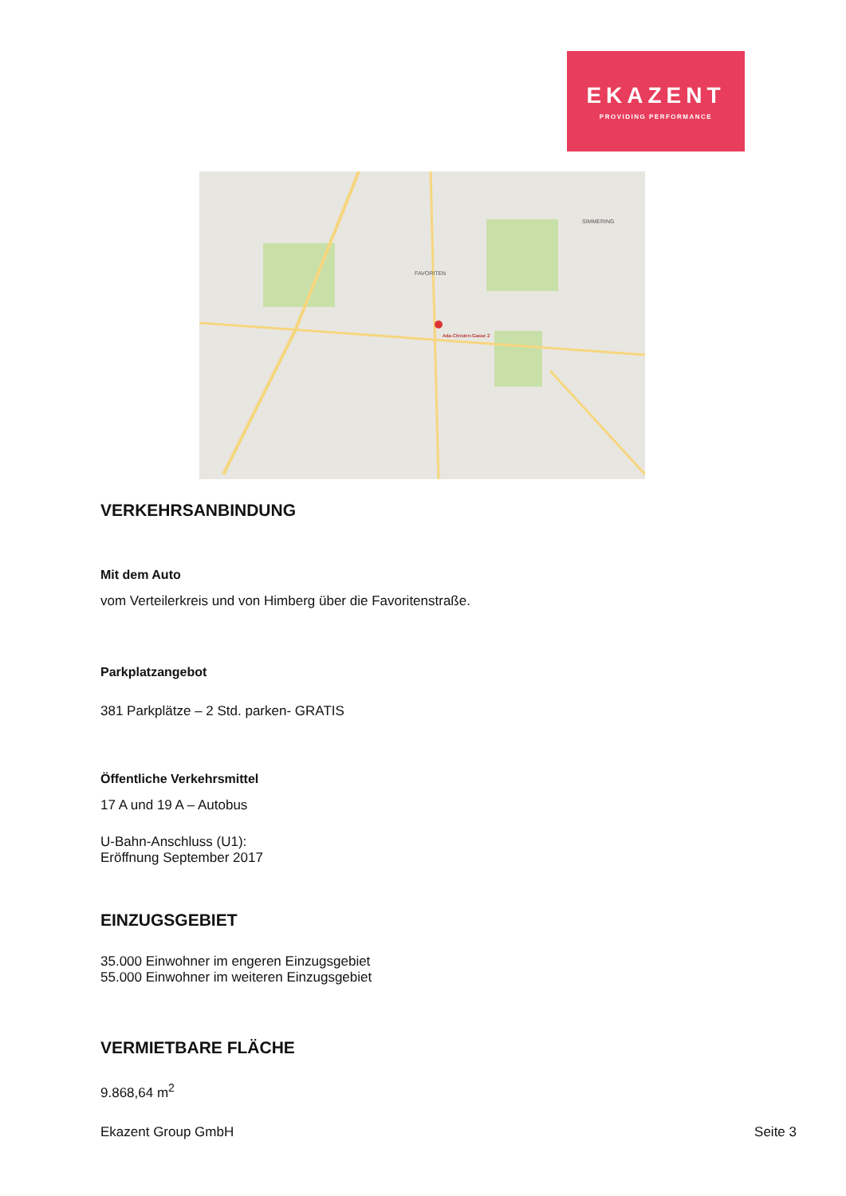EKAZENT
PROVIDING PERFORMANCE
Ada-Christen-Gasse 2
FAVORITEN
SIMMERING
VERKEHRSANBINDUNG
Mit dem Auto
vom Verteilerkreis und von Himberg über die Favoritenstraße.
Parkplatzangebot
381 Parkplätze – 2 Std. parken- GRATIS
Öffentliche Verkehrsmittel
17 A und 19 A – Autobus
U-Bahn-Anschluss (U1):
Eröffnung September 2017
EINZUGSGEBIET
35.000 Einwohner im engeren Einzugsgebiet
55.000 Einwohner im weiteren Einzugsgebiet
VERMIETBARE FLÄCHE
9.868,64 m<sup>2</sup>
Ekazent Group GmbH Seite 3